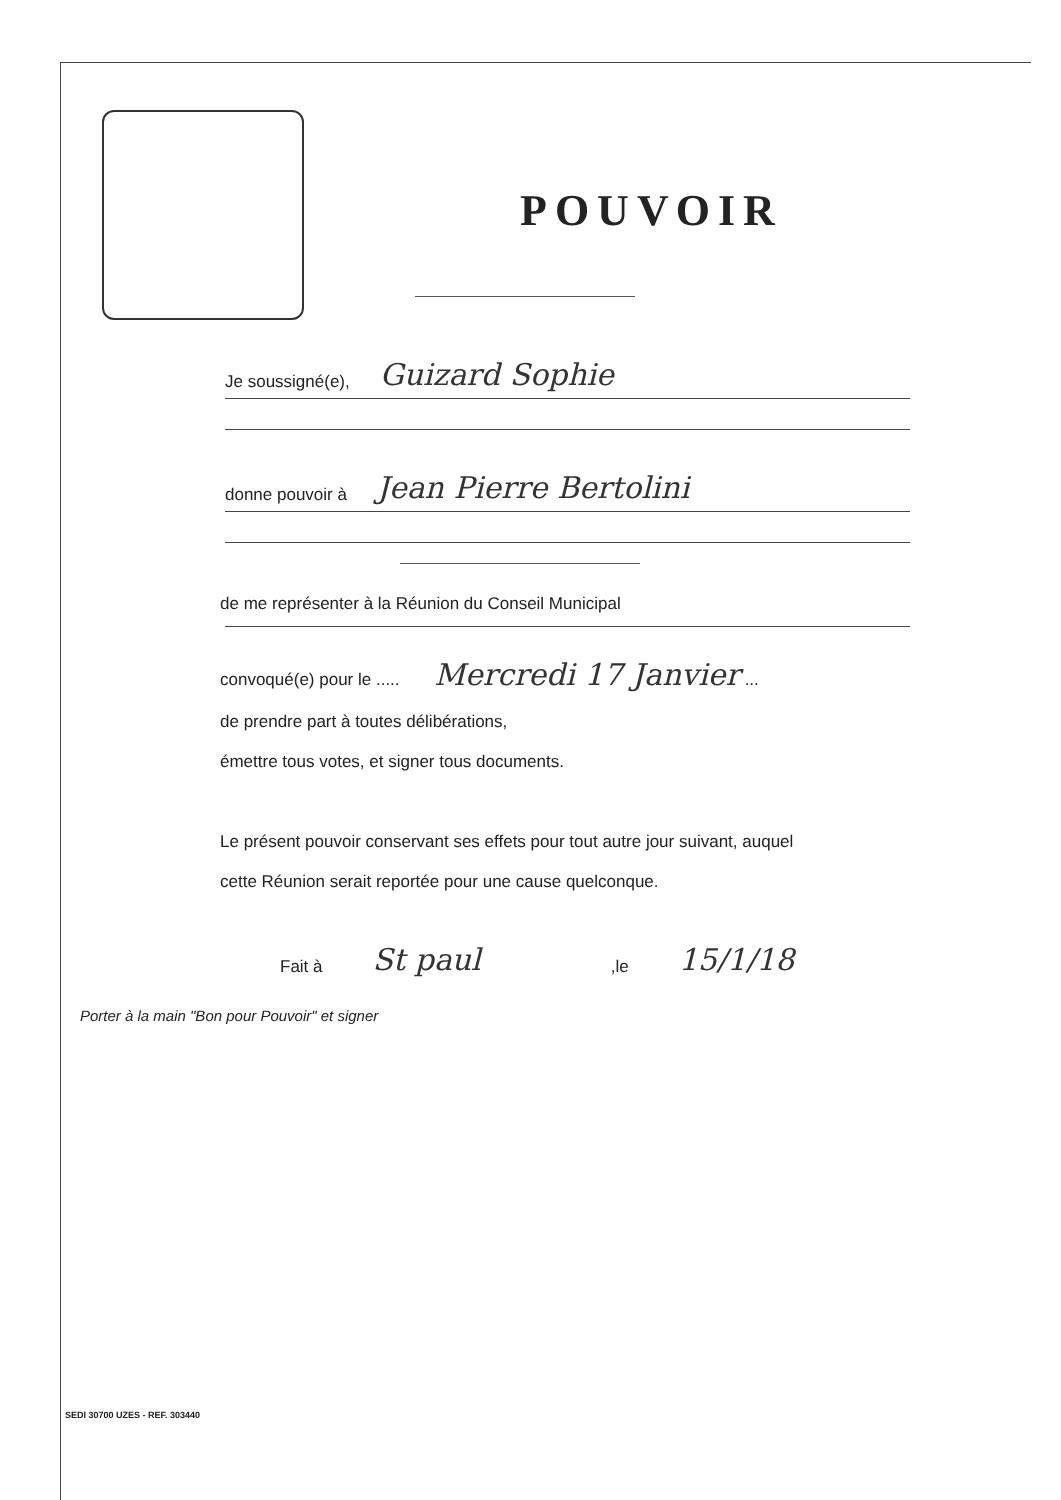POUVOIR
Je soussigné(e), Guizard Sophie
donne pouvoir à Jean Pierre Bertolini
de me représenter à la Réunion du Conseil Municipal
convoqué(e) pour le ..... Mercredi 17 Janvier ...
de prendre part à toutes délibérations,
émettre tous votes, et signer tous documents.
Le présent pouvoir conservant ses effets pour tout autre jour suivant, auquel
cette Réunion serait reportée pour une cause quelconque.
Fait à St paul ,le 15/1/18
Porter à la main "Bon pour Pouvoir" et signer
SEDI 30700 UZES - REF. 303440